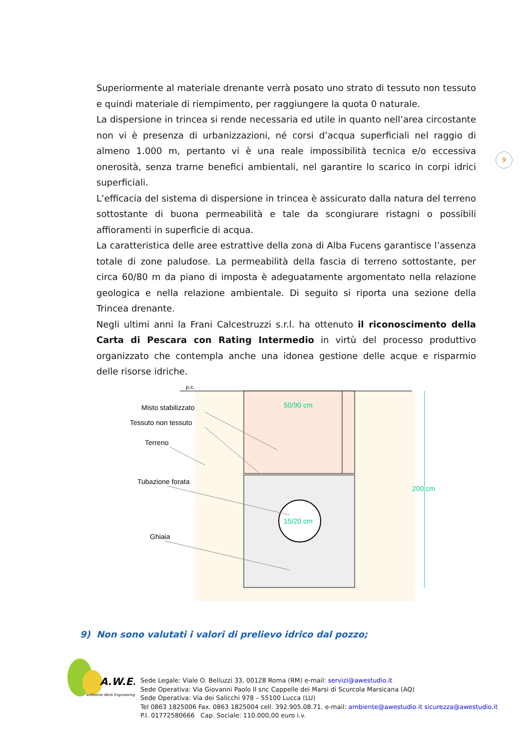Superiormente al materiale drenante verrà posato uno strato di tessuto non tessuto e quindi materiale di riempimento, per raggiungere la quota 0 naturale.
La dispersione in trincea si rende necessaria ed utile in quanto nell’area circostante non vi è presenza di urbanizzazioni, né corsi d’acqua superficiali nel raggio di almeno 1.000 m, pertanto vi è una reale impossibilità tecnica e/o eccessiva onerosità, senza trarne benefici ambientali, nel garantire lo scarico in corpi idrici superficiali.
L’efficacia del sistema di dispersione in trincea è assicurato dalla natura del terreno sottostante di buona permeabilità e tale da scongiurare ristagni o possibili affioramenti in superficie di acqua.
La caratteristica delle aree estrattive della zona di Alba Fucens garantisce l’assenza totale di zone paludose. La permeabilità della fascia di terreno sottostante, per circa 60/80 m da piano di imposta è adeguatamente argomentato nella relazione geologica e nella relazione ambientale. Di seguito si riporta una sezione della Trincea drenante.
Negli ultimi anni la Frani Calcestruzzi s.r.l. ha ottenuto il riconoscimento della Carta di Pescara con Rating Intermedio in virtù del processo produttivo organizzato che contempla anche una idonea gestione delle acque e risparmio delle risorse idriche.
9
p.c.
15/20 cm
50/90 cm
200 cm
Misto stabilizzato
Tessuto non tessuto
Terreno
Tubazione forata
Ghiaia
9) Non sono valutati i valori di prelievo idrico dal pozzo;
A.W.E.
Ambiente Work Engineering
Sede Legale: Viale O. Belluzzi 33, 00128 Roma (RM) e-mail: servizi@awestudio.it
Sede Operativa: Via Giovanni Paolo II snc Cappelle dei Marsi di Scurcola Marsicana (AQ)
Sede Operativa: Via dei Salicchi 978 – 55100 Lucca (LU)
Tel 0863 1825006 Fax. 0863 1825004 cell. 392.905.08.71. e-mail: ambiente@awestudio.it sicurezza@awestudio.it
P.I. 01772580666 Cap. Sociale: 110.000,00 euro i.v.